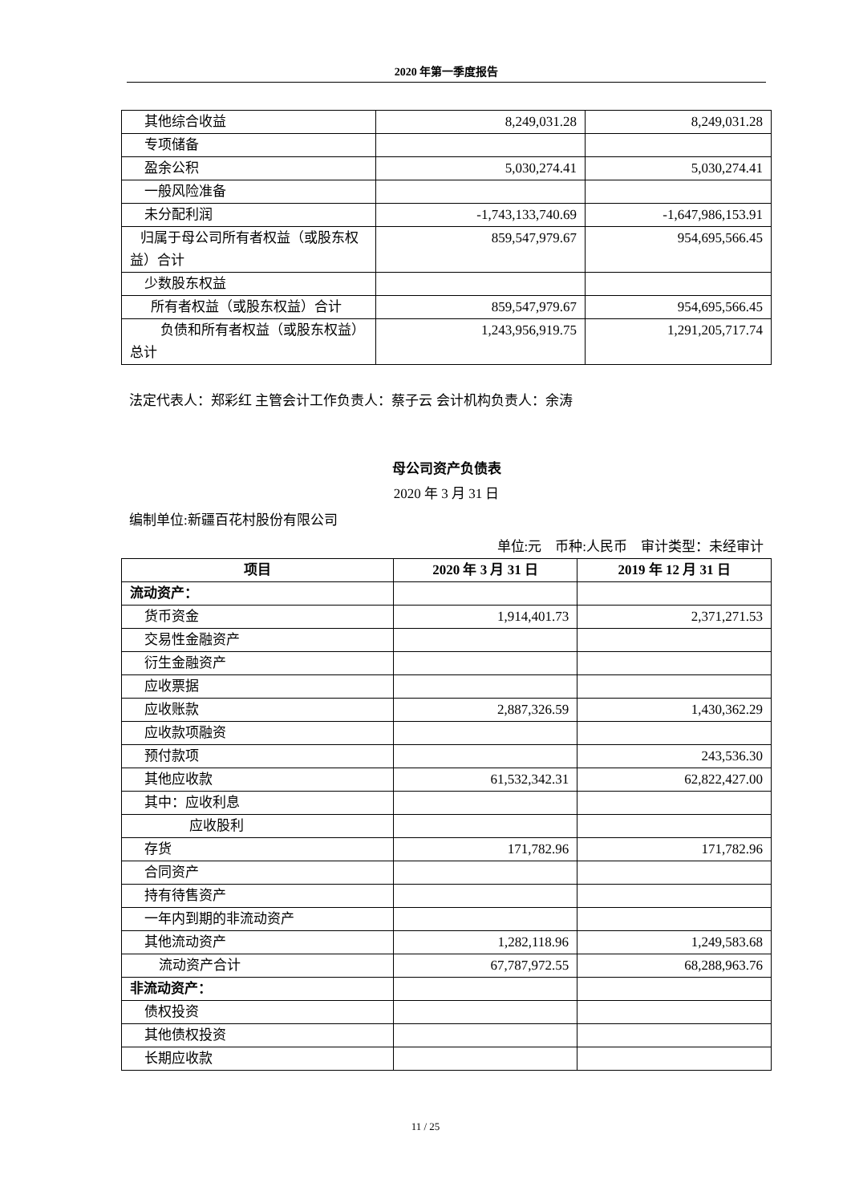2020 年第一季度报告
| 其他综合收益 | 8,249,031.28 | 8,249,031.28 |
| 专项储备 | | |
| 盈余公积 | 5,030,274.41 | 5,030,274.41 |
| 一般风险准备 | | |
| 未分配利润 | -1,743,133,740.69 | -1,647,986,153.91 |
| 归属于母公司所有者权益（或股东权益）合计 | 859,547,979.67 | 954,695,566.45 |
| 少数股东权益 | | |
| 所有者权益（或股东权益）合计 | 859,547,979.67 | 954,695,566.45 |
| 负债和所有者权益（或股东权益）总计 | 1,243,956,919.75 | 1,291,205,717.74 |
法定代表人：郑彩红 主管会计工作负责人：蔡子云 会计机构负责人：余涛
母公司资产负债表
2020 年 3 月 31 日
编制单位:新疆百花村股份有限公司
单位:元　币种:人民币　审计类型：未经审计
| 项目 | 2020 年 3 月 31 日 | 2019 年 12 月 31 日 |
| --- | --- | --- |
| 流动资产： | | |
| 货币资金 | 1,914,401.73 | 2,371,271.53 |
| 交易性金融资产 | | |
| 衍生金融资产 | | |
| 应收票据 | | |
| 应收账款 | 2,887,326.59 | 1,430,362.29 |
| 应收款项融资 | | |
| 预付款项 | | 243,536.30 |
| 其他应收款 | 61,532,342.31 | 62,822,427.00 |
| 其中：应收利息 | | |
| 应收股利 | | |
| 存货 | 171,782.96 | 171,782.96 |
| 合同资产 | | |
| 持有待售资产 | | |
| 一年内到期的非流动资产 | | |
| 其他流动资产 | 1,282,118.96 | 1,249,583.68 |
| 流动资产合计 | 67,787,972.55 | 68,288,963.76 |
| 非流动资产： | | |
| 债权投资 | | |
| 其他债权投资 | | |
| 长期应收款 | | |
11 / 25